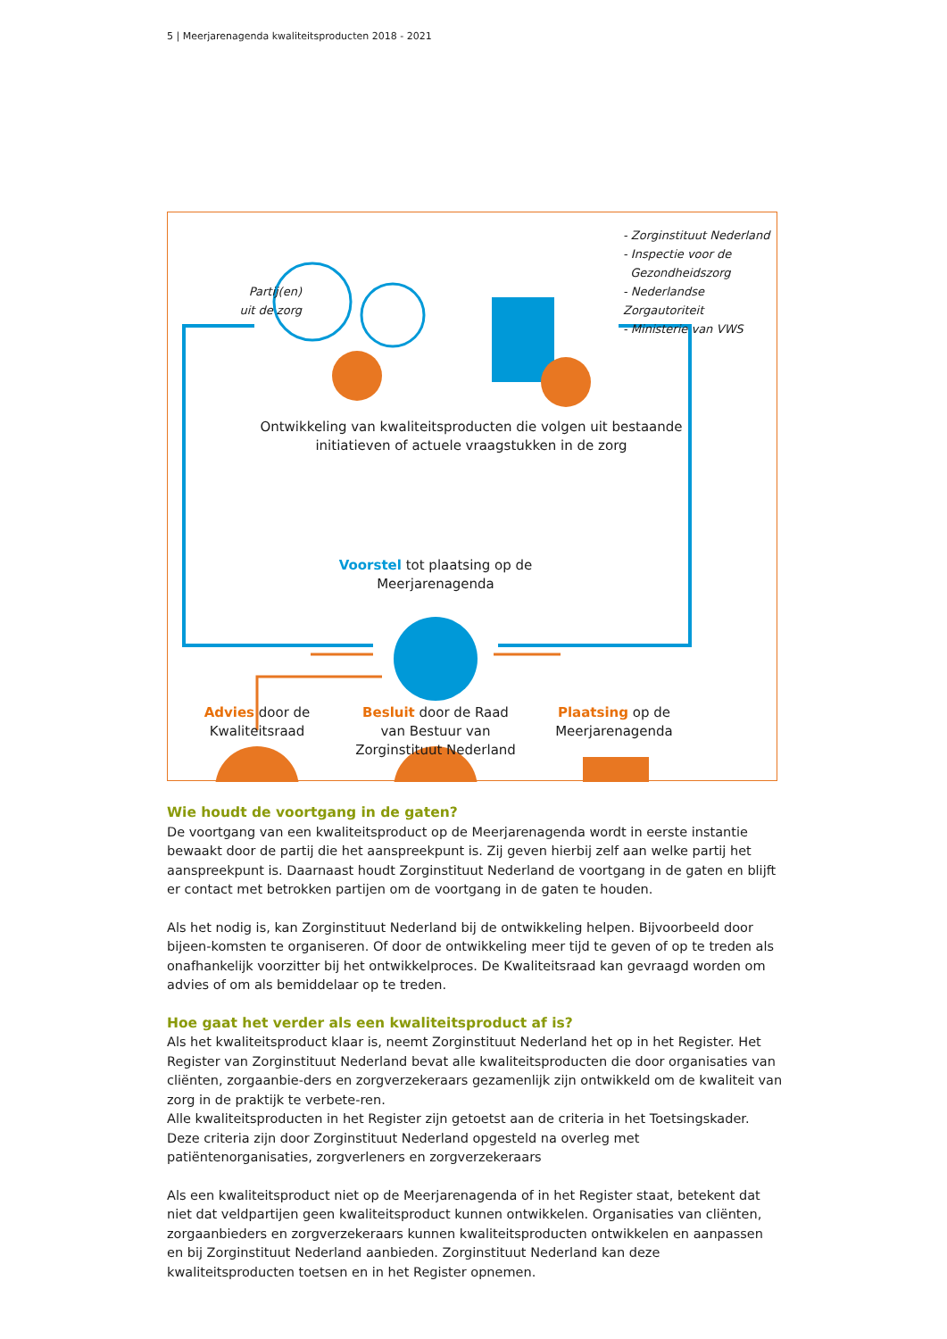5 | Meerjarenagenda kwaliteitsproducten 2018 - 2021
Partij(en)
uit de zorg
- Zorginstituut Nederland
- Inspectie voor de
Gezondheidszorg
- Nederlandse Zorgautoriteit
- Ministerie van VWS
Ontwikkeling van kwaliteitsproducten die volgen uit bestaande initiatieven of actuele vraagstukken in de zorg
Voorstel tot plaatsing op de Meerjarenagenda
Advies door de Kwaliteitsraad
Besluit door de Raad van Bestuur van Zorginstituut Nederland
Plaatsing op de Meerjarenagenda
Wie houdt de voortgang in de gaten?
De voortgang van een kwaliteitsproduct op de Meerjarenagenda wordt in eerste instantie bewaakt door de partij die het aanspreekpunt is. Zij geven hierbij zelf aan welke partij het aanspreekpunt is. Daarnaast houdt Zorginstituut Nederland de voortgang in de gaten en blijft er contact met betrokken partijen om de voortgang in de gaten te houden.
Als het nodig is, kan Zorginstituut Nederland bij de ontwikkeling helpen. Bijvoorbeeld door bijeen-komsten te organiseren. Of door de ontwikkeling meer tijd te geven of op te treden als onafhankelijk voorzitter bij het ontwikkelproces. De Kwaliteitsraad kan gevraagd worden om advies of om als bemiddelaar op te treden.
Hoe gaat het verder als een kwaliteitsproduct af is?
Als het kwaliteitsproduct klaar is, neemt Zorginstituut Nederland het op in het Register. Het Register van Zorginstituut Nederland bevat alle kwaliteitsproducten die door organisaties van cliënten, zorgaanbie-ders en zorgverzekeraars gezamenlijk zijn ontwikkeld om de kwaliteit van zorg in de praktijk te verbete-ren.
Alle kwaliteitsproducten in het Register zijn getoetst aan de criteria in het Toetsingskader. Deze criteria zijn door Zorginstituut Nederland opgesteld na overleg met patiëntenorganisaties, zorgverleners en zorgverzekeraars
Als een kwaliteitsproduct niet op de Meerjarenagenda of in het Register staat, betekent dat niet dat veldpartijen geen kwaliteitsproduct kunnen ontwikkelen. Organisaties van cliënten, zorgaanbieders en zorgverzekeraars kunnen kwaliteitsproducten ontwikkelen en aanpassen en bij Zorginstituut Nederland aanbieden. Zorginstituut Nederland kan deze kwaliteitsproducten toetsen en in het Register opnemen.